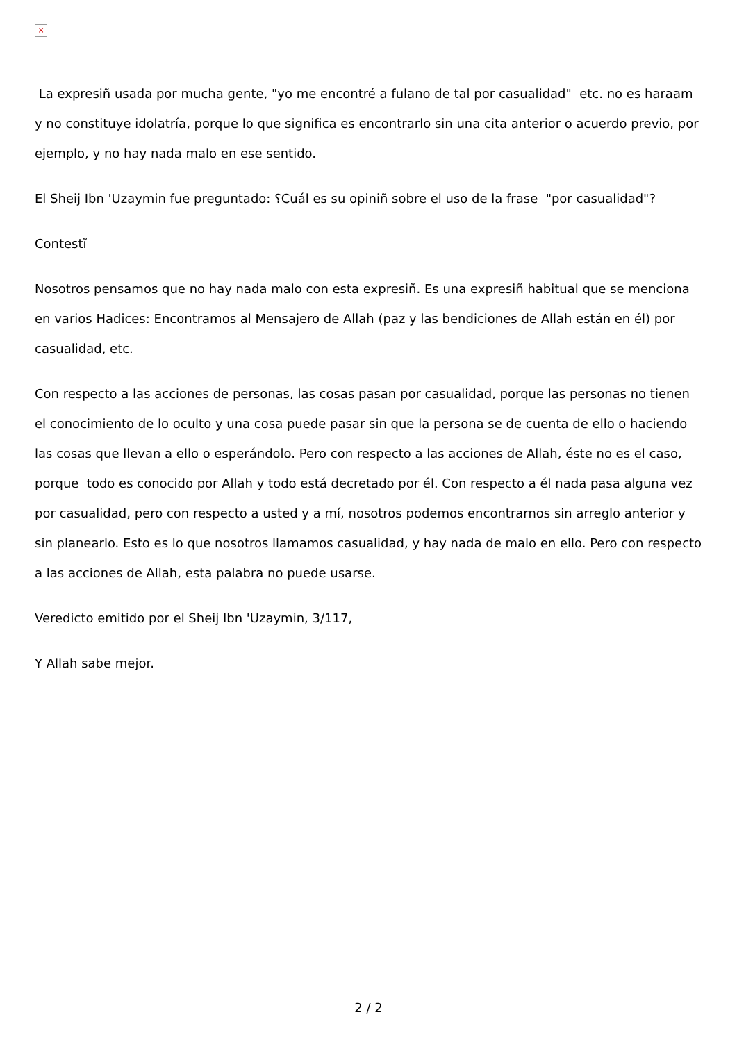×
La expresiñ usada por mucha gente, "yo me encontré a fulano de tal por casualidad" etc. no es haraam y no constituye idolatría, porque lo que significa es encontrarlo sin una cita anterior o acuerdo previo, por ejemplo, y no hay nada malo en ese sentido.
El Sheij Ibn 'Uzaymin fue preguntado: ؟Cuál es su opiniñ sobre el uso de la frase "por casualidad"?
Contestĩ
Nosotros pensamos que no hay nada malo con esta expresiñ. Es una expresiñ habitual que se menciona en varios Hadices: Encontramos al Mensajero de Allah (paz y las bendiciones de Allah están en él) por casualidad, etc.
Con respecto a las acciones de personas, las cosas pasan por casualidad, porque las personas no tienen el conocimiento de lo oculto y una cosa puede pasar sin que la persona se de cuenta de ello o haciendo las cosas que llevan a ello o esperándolo. Pero con respecto a las acciones de Allah, éste no es el caso, porque todo es conocido por Allah y todo está decretado por él. Con respecto a él nada pasa alguna vez por casualidad, pero con respecto a usted y a mí, nosotros podemos encontrarnos sin arreglo anterior y sin planearlo. Esto es lo que nosotros llamamos casualidad, y hay nada de malo en ello. Pero con respecto a las acciones de Allah, esta palabra no puede usarse.
Veredicto emitido por el Sheij Ibn 'Uzaymin, 3/117,
Y Allah sabe mejor.
2 / 2